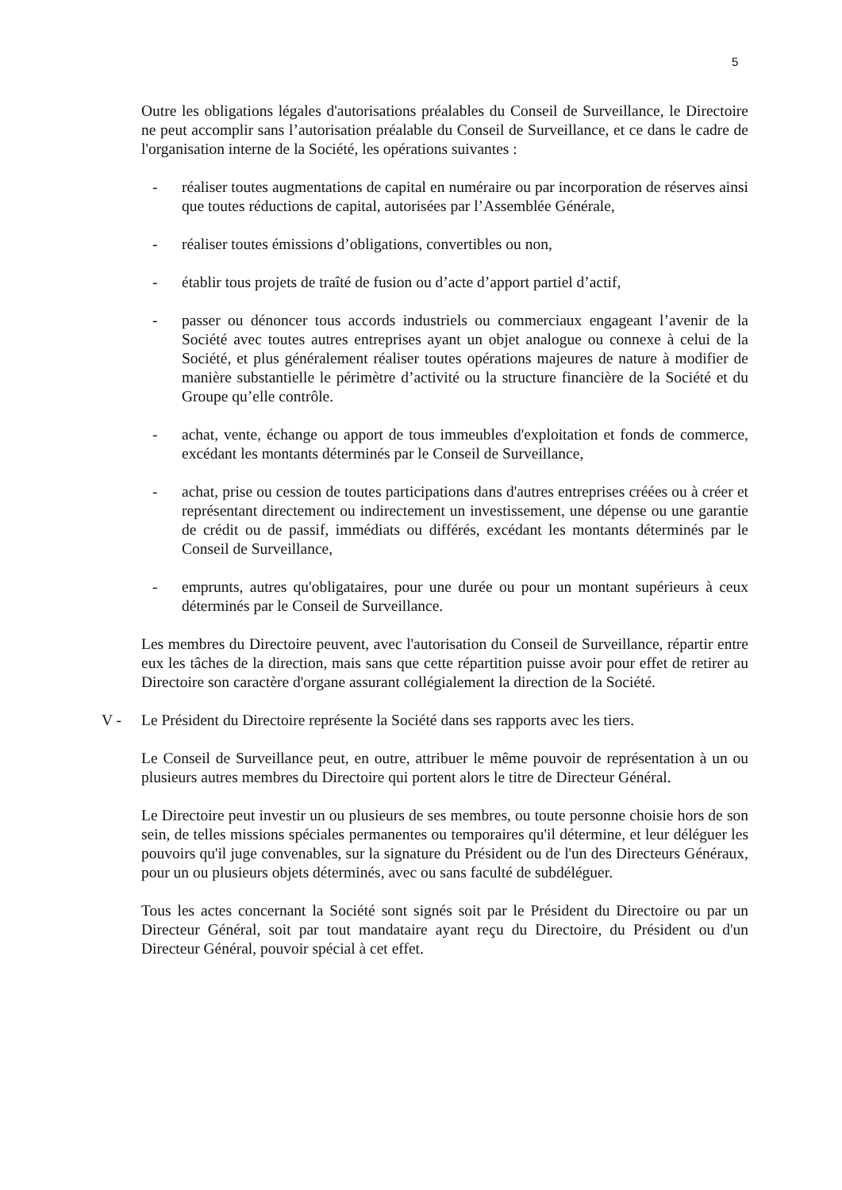5
Outre les obligations légales d'autorisations préalables du Conseil de Surveillance, le Directoire ne peut accomplir sans l’autorisation préalable du Conseil de Surveillance, et ce dans le cadre de l'organisation interne de la Société, les opérations suivantes :
- réaliser toutes augmentations de capital en numéraire ou par incorporation de réserves ainsi que toutes réductions de capital, autorisées par l’Assemblée Générale,
- réaliser toutes émissions d’obligations, convertibles ou non,
- établir tous projets de traîté de fusion ou d’acte d’apport partiel d’actif,
- passer ou dénoncer tous accords industriels ou commerciaux engageant l’avenir de la Société avec toutes autres entreprises ayant un objet analogue ou connexe à celui de la Société, et plus généralement réaliser toutes opérations majeures de nature à modifier de manière substantielle le périmètre d’activité ou la structure financière de la Société et du Groupe qu’elle contrôle.
- achat, vente, échange ou apport de tous immeubles d'exploitation et fonds de commerce, excédant les montants déterminés par le Conseil de Surveillance,
- achat, prise ou cession de toutes participations dans d'autres entreprises créées ou à créer et représentant directement ou indirectement un investissement, une dépense ou une garantie de crédit ou de passif, immédiats ou différés, excédant les montants déterminés par le Conseil de Surveillance,
- emprunts, autres qu'obligataires, pour une durée ou pour un montant supérieurs à ceux déterminés par le Conseil de Surveillance.
Les membres du Directoire peuvent, avec l'autorisation du Conseil de Surveillance, répartir entre eux les tâches de la direction, mais sans que cette répartition puisse avoir pour effet de retirer au Directoire son caractère d'organe assurant collégialement la direction de la Société.
V - Le Président du Directoire représente la Société dans ses rapports avec les tiers.
Le Conseil de Surveillance peut, en outre, attribuer le même pouvoir de représentation à un ou plusieurs autres membres du Directoire qui portent alors le titre de Directeur Général.
Le Directoire peut investir un ou plusieurs de ses membres, ou toute personne choisie hors de son sein, de telles missions spéciales permanentes ou temporaires qu'il détermine, et leur déléguer les pouvoirs qu'il juge convenables, sur la signature du Président ou de l'un des Directeurs Généraux, pour un ou plusieurs objets déterminés, avec ou sans faculté de subdéléguer.
Tous les actes concernant la Société sont signés soit par le Président du Directoire ou par un Directeur Général, soit par tout mandataire ayant reçu du Directoire, du Président ou d'un Directeur Général, pouvoir spécial à cet effet.